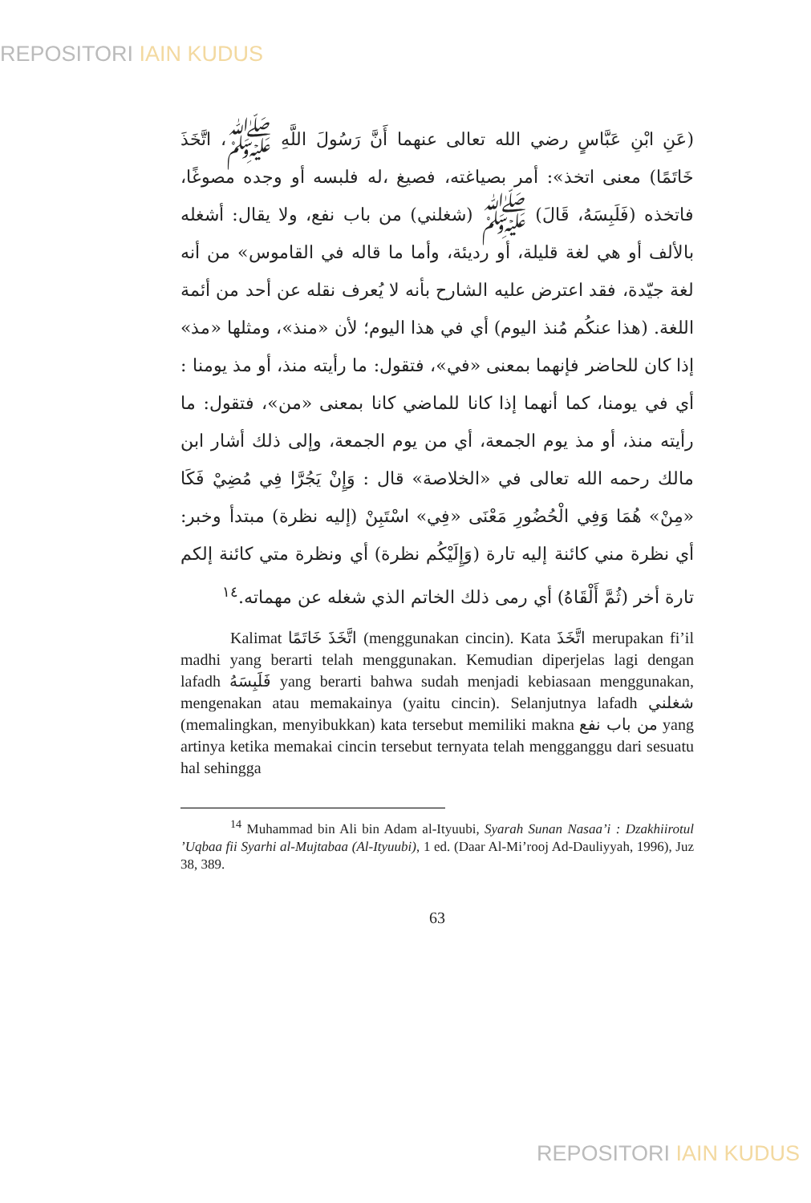REPOSITORI IAIN KUDUS
(عَنِ ابْنِ عَبَّاسٍ رضي الله تعالى عنهما أَنَّ رَسُولَ اللَّهِ ﷺ، اتَّخَذَ خَاتَمًا) معنى اتخذ»: أمر بصياغته، فصيغ ،له فلبسه أو وجده مصوغًا، فاتخذه (فَلَبِسَهُ، قَالَ) ﷺ (شغلني) من باب نفع، ولا يقال: أشغله بالألف أو هي لغة قليلة، أو رديئة، وأما ما قاله في القاموس» من أنه لغة جيّدة، فقد اعترض عليه الشارح بأنه لا يُعرف نقله عن أحد من أئمة اللغة. (هذا عنكُم مُنذ اليوم) أي في هذا اليوم؛ لأن «منذ»، ومثلها «مذ» إذا كان للحاضر فإنهما بمعنى «في»، فتقول: ما رأيته منذ، أو مذ يومنا : أي في يومنا، كما أنهما إذا كانا للماضي كانا بمعنى «من»، فتقول: ما رأيته منذ، أو مذ يوم الجمعة، أي من يوم الجمعة، وإلى ذلك أشار ابن مالك رحمه الله تعالى في «الخلاصة» قال : وَإِنْ يَجُرَّا فِي مُضِيْ فَكَا «مِنْ» هُمَا وَفِي الْحُضُورِ مَعْنَى «فِي» اسْتَبِنْ (إليه نظرة) مبتدأ وخبر: أي نظرة مني كائنة إليه تارة (وَإِلَيْكُم نظرة) أي ونظرة متي كائنة إلكم تارة أخر (ثُمَّ أَلْقَاهُ) أي رمى ذلك الخاتم الذي شغله عن مهماته.<sup>١٤</sup>
Kalimat اتَّخَذَ خَاتَمًا (menggunakan cincin). Kata اتَّخَذَ merupakan fi’il madhi yang berarti telah menggunakan. Kemudian diperjelas lagi dengan lafadh فَلَبِسَهُ yang berarti bahwa sudah menjadi kebiasaan menggunakan, mengenakan atau memakainya (yaitu cincin). Selanjutnya lafadh شغلني (memalingkan, menyibukkan) kata tersebut memiliki makna من باب نفع yang artinya ketika memakai cincin tersebut ternyata telah mengganggu dari sesuatu hal sehingga
<sup>14</sup> Muhammad bin Ali bin Adam al-Ityuubi, Syarah Sunan Nasaa’i : Dzakhiirotul ’Uqbaa fii Syarhi al-Mujtabaa (Al-Ityuubi), 1 ed. (Daar Al-Mi’rooj Ad-Dauliyyah, 1996), Juz 38, 389.
63
REPOSITORI IAIN KUDUS